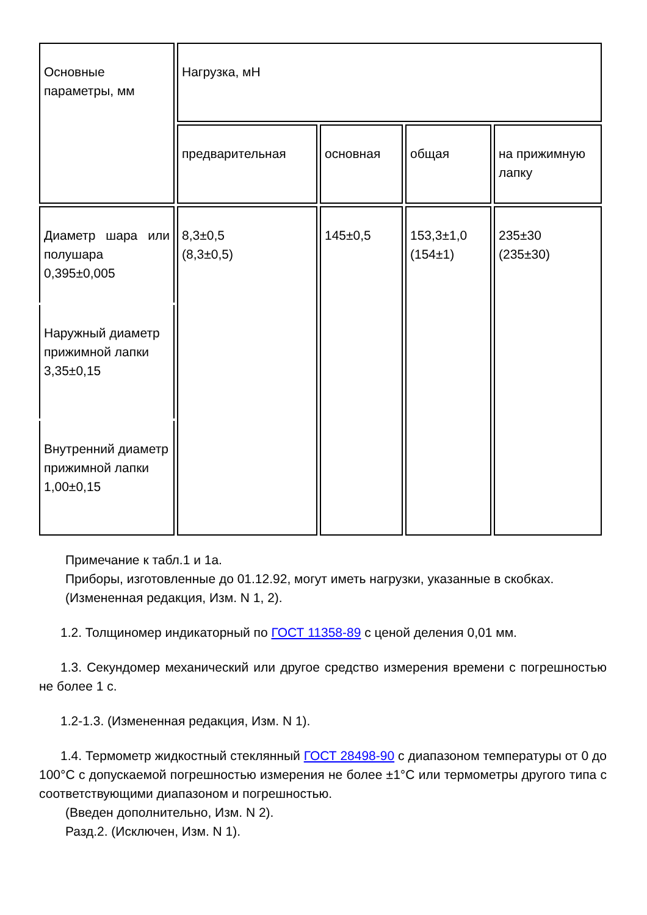| Основные параметры, мм | Нагрузка, мН | | | |
| | предварительная | основная | общая | на прижимную лапку |
| Диаметр шара или полушара 0,395±0,005 | 8,3±0,5 (8,3±0,5) | 145±0,5 | 153,3±1,0 (154±1) | 235±30 (235±30) |
| Наружный диаметр прижимной лапки 3,35±0,15 | | | | |
| Внутренний диаметр прижимной лапки 1,00±0,15 | | | | |
Примечание к табл.1 и 1а.
Приборы, изготовленные до 01.12.92, могут иметь нагрузки, указанные в скобках.
(Измененная редакция, Изм. N 1, 2).
1.2. Толщиномер индикаторный по ГОСТ 11358-89 с ценой деления 0,01 мм.
1.3. Секундомер механический или другое средство измерения времени с погрешностью не более 1 с.
1.2-1.3. (Измененная редакция, Изм. N 1).
1.4. Термометр жидкостный стеклянный ГОСТ 28498-90 с диапазоном температуры от 0 до 100°С с допускаемой погрешностью измерения не более ±1°С или термометры другого типа с соответствующими диапазоном и погрешностью.
(Введен дополнительно, Изм. N 2).
Разд.2. (Исключен, Изм. N 1).